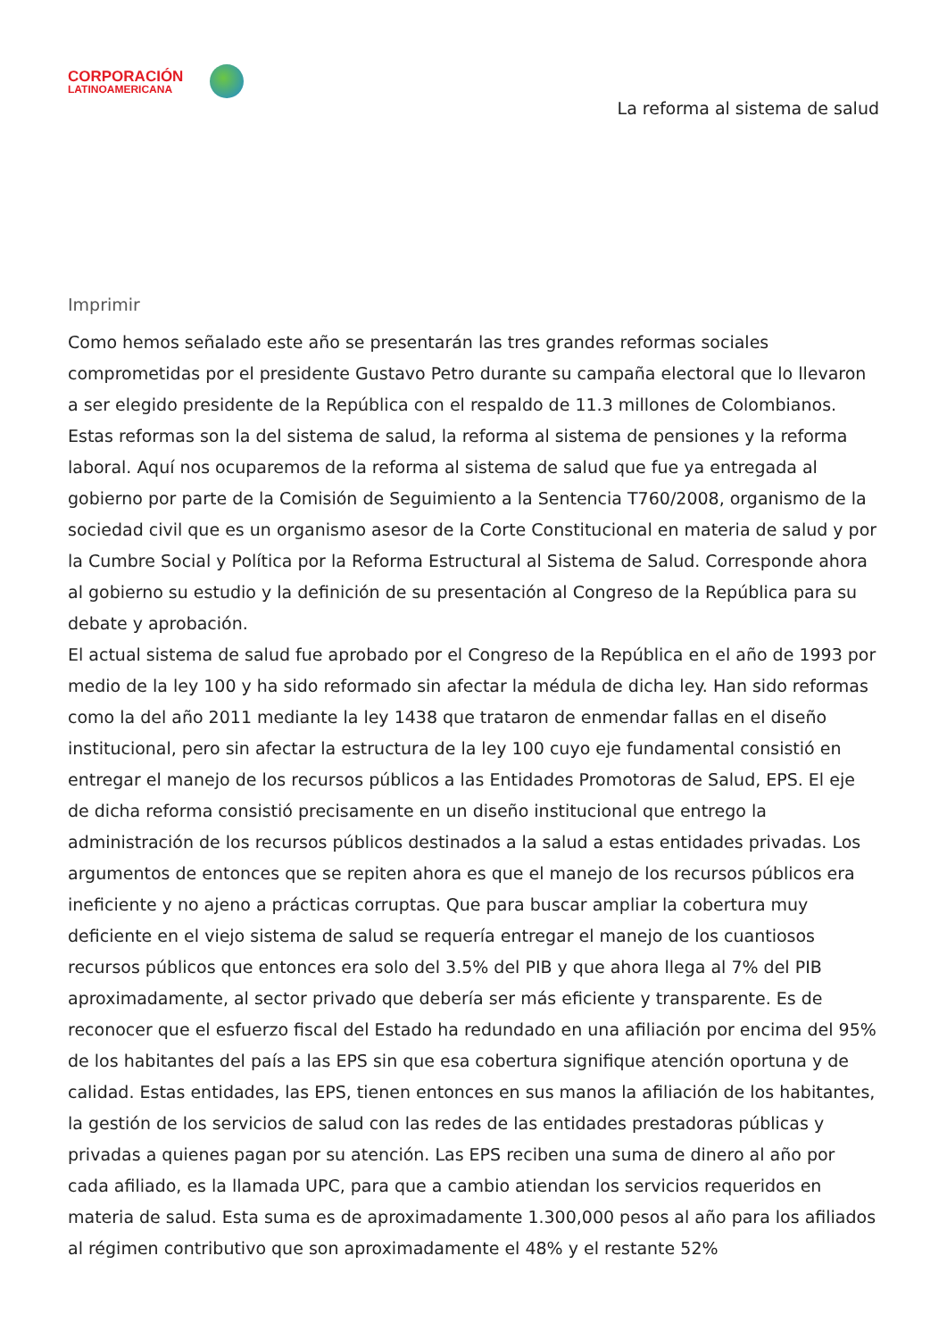CORPORACIÓN
LATINOAMERICANA
La reforma al sistema de salud
Imprimir
Como hemos señalado este año se presentarán las tres grandes reformas sociales comprometidas por el presidente Gustavo Petro durante su campaña electoral que lo llevaron a ser elegido presidente de la República con el respaldo de 11.3 millones de Colombianos. Estas reformas son la del sistema de salud, la reforma al sistema de pensiones y la reforma laboral. Aquí nos ocuparemos de la reforma al sistema de salud que fue ya entregada al gobierno por parte de la Comisión de Seguimiento a la Sentencia T760/2008, organismo de la sociedad civil que es un organismo asesor de la Corte Constitucional en materia de salud y por la Cumbre Social y Política por la Reforma Estructural al Sistema de Salud. Corresponde ahora al gobierno su estudio y la definición de su presentación al Congreso de la República para su debate y aprobación.
El actual sistema de salud fue aprobado por el Congreso de la República en el año de 1993 por medio de la ley 100 y ha sido reformado sin afectar la médula de dicha ley. Han sido reformas como la del año 2011 mediante la ley 1438 que trataron de enmendar fallas en el diseño institucional, pero sin afectar la estructura de la ley 100 cuyo eje fundamental consistió en entregar el manejo de los recursos públicos a las Entidades Promotoras de Salud, EPS. El eje de dicha reforma consistió precisamente en un diseño institucional que entrego la administración de los recursos públicos destinados a la salud a estas entidades privadas. Los argumentos de entonces que se repiten ahora es que el manejo de los recursos públicos era ineficiente y no ajeno a prácticas corruptas. Que para buscar ampliar la cobertura muy deficiente en el viejo sistema de salud se requería entregar el manejo de los cuantiosos recursos públicos que entonces era solo del 3.5% del PIB y que ahora llega al 7% del PIB aproximadamente, al sector privado que debería ser más eficiente y transparente. Es de reconocer que el esfuerzo fiscal del Estado ha redundado en una afiliación por encima del 95% de los habitantes del país a las EPS sin que esa cobertura signifique atención oportuna y de calidad. Estas entidades, las EPS, tienen entonces en sus manos la afiliación de los habitantes, la gestión de los servicios de salud con las redes de las entidades prestadoras públicas y privadas a quienes pagan por su atención. Las EPS reciben una suma de dinero al año por cada afiliado, es la llamada UPC, para que a cambio atiendan los servicios requeridos en materia de salud. Esta suma es de aproximadamente 1.300,000 pesos al año para los afiliados al régimen contributivo que son aproximadamente el 48% y el restante 52%